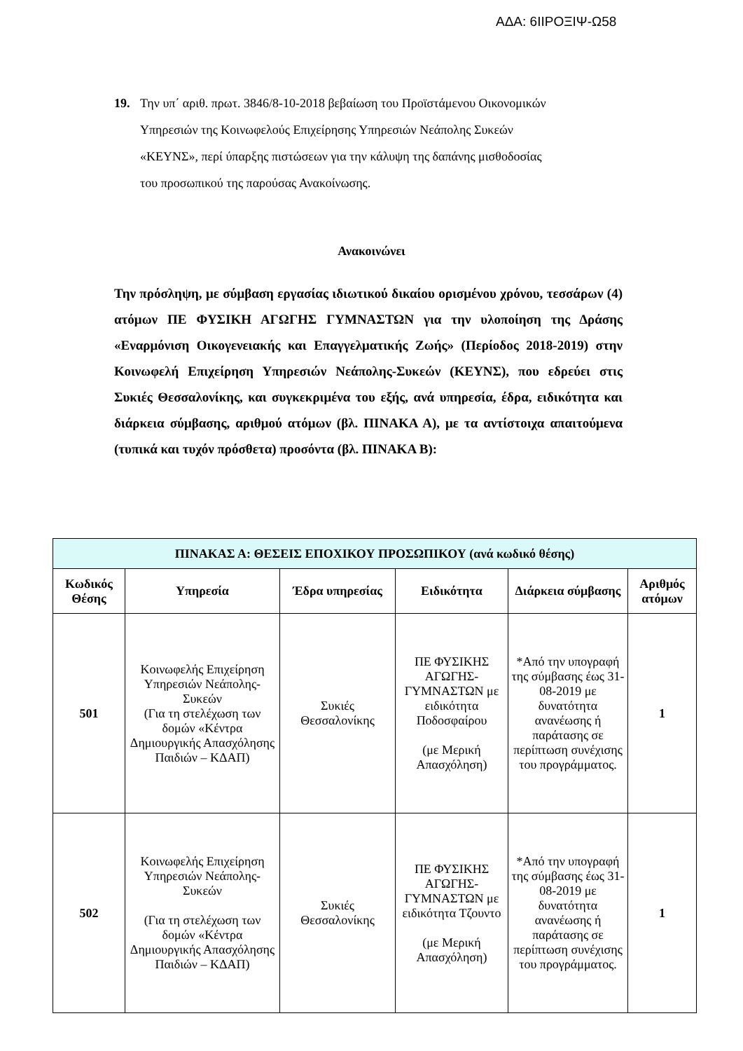ΑΔΑ: 6ΙΙΡΟΞΙΨ-Ω58
19. Την υπ΄ αριθ. πρωτ. 3846/8-10-2018 βεβαίωση του Προϊστάμενου Οικονομικών
Υπηρεσιών της Κοινωφελούς Επιχείρησης Υπηρεσιών Νεάπολης Συκεών
«ΚΕΥΝΣ», περί ύπαρξης πιστώσεων για την κάλυψη της δαπάνης μισθοδοσίας
του προσωπικού της παρούσας Ανακοίνωσης.
Ανακοινώνει
Την πρόσληψη, με σύμβαση εργασίας ιδιωτικού δικαίου ορισμένου χρόνου, τεσσάρων (4) ατόμων ΠΕ ΦΥΣΙΚΗ ΑΓΩΓΗΣ ΓΥΜΝΑΣΤΩΝ για την υλοποίηση της Δράσης «Εναρμόνιση Οικογενειακής και Επαγγελματικής Ζωής» (Περίοδος 2018-2019) στην Κοινωφελή Επιχείρηση Υπηρεσιών Νεάπολης-Συκεών (ΚΕΥΝΣ), που εδρεύει στις Συκιές Θεσσαλονίκης, και συγκεκριμένα του εξής, ανά υπηρεσία, έδρα, ειδικότητα και διάρκεια σύμβασης, αριθμού ατόμων (βλ. ΠΙΝΑΚΑ Α), με τα αντίστοιχα απαιτούμενα (τυπικά και τυχόν πρόσθετα) προσόντα (βλ. ΠΙΝΑΚΑ Β):
| ΠΙΝΑΚΑΣ Α: ΘΕΣΕΙΣ ΕΠΟΧΙΚΟΥ ΠΡΟΣΩΠΙΚΟΥ (ανά κωδικό θέσης) | | | | | |
| --- | --- | --- | --- | --- | --- |
| Κωδικός Θέσης | Υπηρεσία | Έδρα υπηρεσίας | Ειδικότητα | Διάρκεια σύμβασης | Αριθμός ατόμων |
| 501 | Κοινωφελής Επιχείρηση Υπηρεσιών Νεάπολης-Συκεών (Για τη στελέχωση των δομών «Κέντρα Δημιουργικής Απασχόλησης Παιδιών – ΚΔΑΠ) | Συκιές Θεσσαλονίκης | ΠΕ ΦΥΣΙΚΗΣ ΑΓΩΓΗΣ-ΓΥΜΝΑΣΤΩΝ με ειδικότητα Ποδοσφαίρου (με Μερική Απασχόληση) | *Από την υπογραφή της σύμβασης έως 31-08-2019 με δυνατότητα ανανέωσης ή παράτασης σε περίπτωση συνέχισης του προγράμματος. | 1 |
| 502 | Κοινωφελής Επιχείρηση Υπηρεσιών Νεάπολης-Συκεών (Για τη στελέχωση των δομών «Κέντρα Δημιουργικής Απασχόλησης Παιδιών – ΚΔΑΠ) | Συκιές Θεσσαλονίκης | ΠΕ ΦΥΣΙΚΗΣ ΑΓΩΓΗΣ-ΓΥΜΝΑΣΤΩΝ με ειδικότητα Τζουντο (με Μερική Απασχόληση) | *Από την υπογραφή της σύμβασης έως 31-08-2019 με δυνατότητα ανανέωσης ή παράτασης σε περίπτωση συνέχισης του προγράμματος. | 1 |